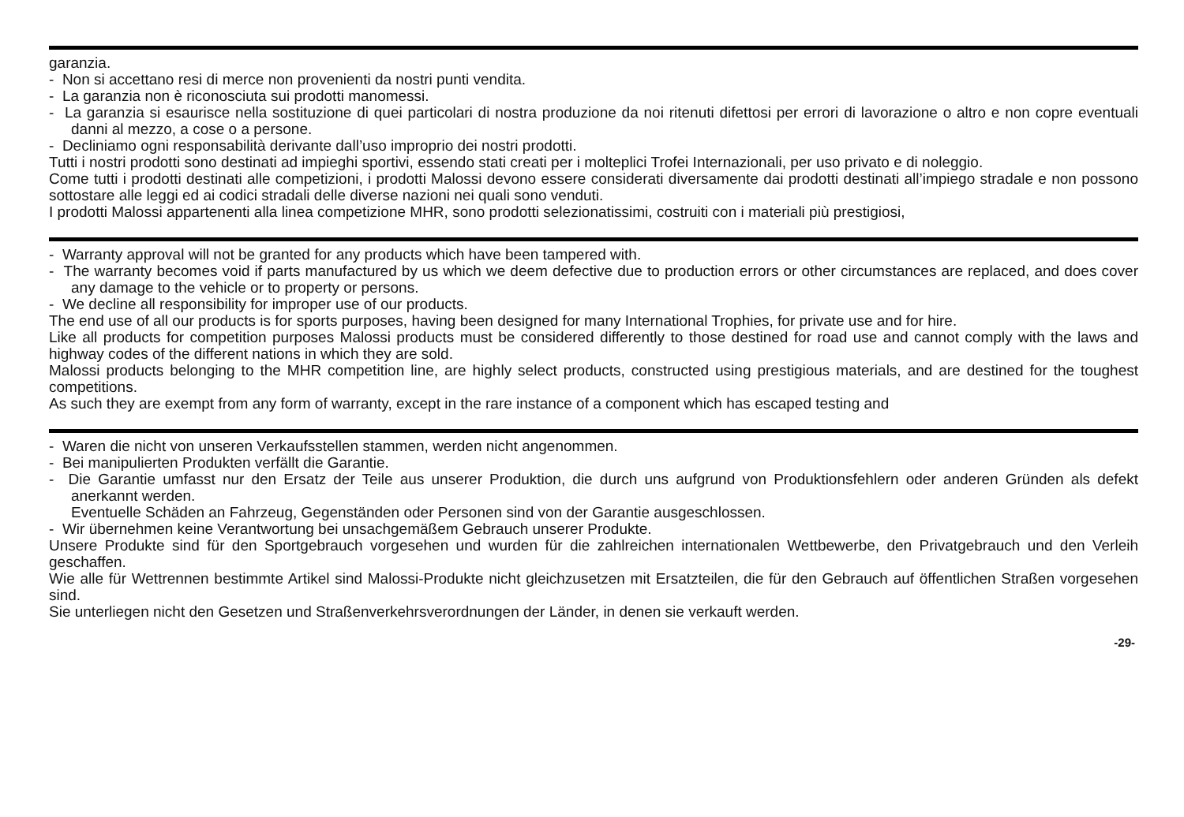garanzia.
- Non si accettano resi di merce non provenienti da nostri punti vendita.
- La garanzia non è riconosciuta sui prodotti manomessi.
- La garanzia si esaurisce nella sostituzione di quei particolari di nostra produzione da noi ritenuti difettosi per errori di lavorazione o altro e non copre eventuali danni al mezzo, a cose o a persone.
- Decliniamo ogni responsabilità derivante dall’uso improprio dei nostri prodotti.
Tutti i nostri prodotti sono destinati ad impieghi sportivi, essendo stati creati per i molteplici Trofei Internazionali, per uso privato e di noleggio.
Come tutti i prodotti destinati alle competizioni, i prodotti Malossi devono essere considerati diversamente dai prodotti destinati all’impiego stradale e non possono sottostare alle leggi ed ai codici stradali delle diverse nazioni nei quali sono venduti.
I prodotti Malossi appartenenti alla linea competizione MHR, sono prodotti selezionatissimi, costruiti con i materiali più prestigiosi,
- Warranty approval will not be granted for any products which have been tampered with.
- The warranty becomes void if parts manufactured by us which we deem defective due to production errors or other circumstances are replaced, and does cover any damage to the vehicle or to property or persons.
- We decline all responsibility for improper use of our products.
The end use of all our products is for sports purposes, having been designed for many International Trophies, for private use and for hire.
Like all products for competition purposes Malossi products must be considered differently to those destined for road use and cannot comply with the laws and highway codes of the different nations in which they are sold.
Malossi products belonging to the MHR competition line, are highly select products, constructed using prestigious materials, and are destined for the toughest competitions.
As such they are exempt from any form of warranty, except in the rare instance of a component which has escaped testing and
- Waren die nicht von unseren Verkaufsstellen stammen, werden nicht angenommen.
- Bei manipulierten Produkten verfällt die Garantie.
- Die Garantie umfasst nur den Ersatz der Teile aus unserer Produktion, die durch uns aufgrund von Produktionsfehlern oder anderen Gründen als defekt anerkannt werden.
Eventuelle Schäden an Fahrzeug, Gegenständen oder Personen sind von der Garantie ausgeschlossen.
- Wir übernehmen keine Verantwortung bei unsachgemäßem Gebrauch unserer Produkte.
Unsere Produkte sind für den Sportgebrauch vorgesehen und wurden für die zahlreichen internationalen Wettbewerbe, den Privatgebrauch und den Verleih geschaffen.
Wie alle für Wettrennen bestimmte Artikel sind Malossi-Produkte nicht gleichzusetzen mit Ersatzteilen, die für den Gebrauch auf öffentlichen Straßen vorgesehen sind.
Sie unterliegen nicht den Gesetzen und Straßenverkehrsverordnungen der Länder, in denen sie verkauft werden.
-29-